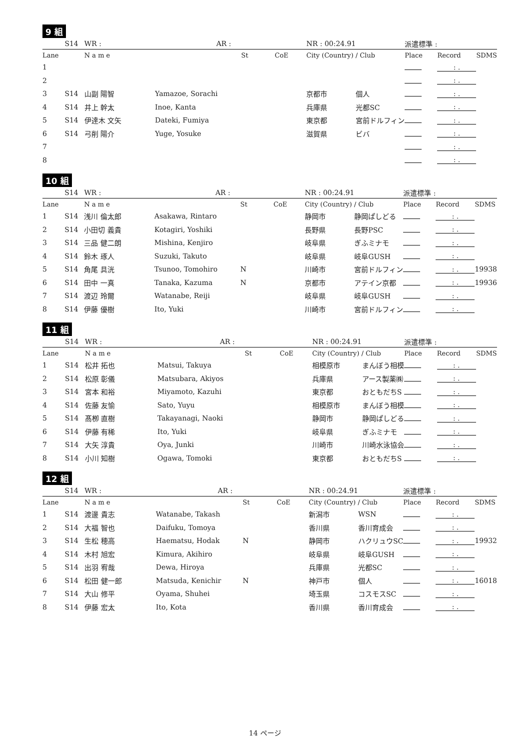9 組
| | S14 | WR : | AR : | | | NR : 00:24.91 | | 派遣標準 : | | |
| Lane | | N a m e | | St | CoE | City (Country) / Club | | Place | Record | SDMS |
| 1 | | | | | | | | | : . | |
| 2 | | | | | | | | | : . | |
| 3 | S14 | 山副 陽智 | Yamazoe, Sorachi | | | 京都市 | 個人 | | : . | |
| 4 | S14 | 井上 幹太 | Inoe, Kanta | | | 兵庫県 | 光都SC | | : . | |
| 5 | S14 | 伊達木 文矢 | Dateki, Fumiya | | | 東京都 | 宮前ドルフィン | | : . | |
| 6 | S14 | 弓削 陽介 | Yuge, Yosuke | | | 滋賀県 | ビバ | | : . | |
| 7 | | | | | | | | | : . | |
| 8 | | | | | | | | | : . | |
10 組
| | S14 | WR : | AR : | | | NR : 00:24.91 | | 派遣標準 : | | |
| Lane | | N a m e | | St | CoE | City (Country) / Club | | Place | Record | SDMS |
| 1 | S14 | 浅川 倫太郎 | Asakawa, Rintaro | | | 静岡市 | 静岡ぱしどる | | : . | |
| 2 | S14 | 小田切 義貴 | Kotagiri, Yoshiki | | | 長野県 | 長野PSC | | : . | |
| 3 | S14 | 三品 健二朗 | Mishina, Kenjiro | | | 岐阜県 | ぎふミナモ | | : . | |
| 4 | S14 | 鈴木 琢人 | Suzuki, Takuto | | | 岐阜県 | 岐阜GUSH | | : . | |
| 5 | S14 | 角尾 具洸 | Tsunoo, Tomohiro | N | | 川崎市 | 宮前ドルフィン | | : . | 19938 |
| 6 | S14 | 田中 一真 | Tanaka, Kazuma | N | | 京都市 | アテイン京都 | | : . | 19936 |
| 7 | S14 | 渡辺 玲爾 | Watanabe, Reiji | | | 岐阜県 | 岐阜GUSH | | : . | |
| 8 | S14 | 伊藤 優樹 | Ito, Yuki | | | 川崎市 | 宮前ドルフィン | | : . | |
11 組
| | S14 | WR : | AR : | | | NR : 00:24.91 | | 派遣標準 : | | |
| Lane | | N a m e | | St | CoE | City (Country) / Club | | Place | Record | SDMS |
| 1 | S14 | 松井 拓也 | Matsui, Takuya | | | 相模原市 | まんぼう相模 | | : . | |
| 2 | S14 | 松原 彰儀 | Matsubara, Akiyos | | | 兵庫県 | アース製薬㈱ | | : . | |
| 3 | S14 | 宮本 和裕 | Miyamoto, Kazuhi | | | 東京都 | おともだちS | | : . | |
| 4 | S14 | 佐藤 友愉 | Sato, Yuyu | | | 相模原市 | まんぼう相模 | | : . | |
| 5 | S14 | 髙栁 直樹 | Takayanagi, Naoki | | | 静岡市 | 静岡ぱしどる | | : . | |
| 6 | S14 | 伊藤 有稀 | Ito, Yuki | | | 岐阜県 | ぎふミナモ | | : . | |
| 7 | S14 | 大矢 淳貴 | Oya, Junki | | | 川崎市 | 川崎水泳協会 | | : . | |
| 8 | S14 | 小川 知樹 | Ogawa, Tomoki | | | 東京都 | おともだちS | | : . | |
12 組
| | S14 | WR : | AR : | | | NR : 00:24.91 | | 派遣標準 : | | |
| Lane | | N a m e | | St | CoE | City (Country) / Club | | Place | Record | SDMS |
| 1 | S14 | 渡邊 貴志 | Watanabe, Takash | | | 新潟市 | WSN | | : . | |
| 2 | S14 | 大福 智也 | Daifuku, Tomoya | | | 香川県 | 香川育成会 | | : . | |
| 3 | S14 | 生松 穂高 | Haematsu, Hodak | N | | 静岡市 | ハクリュウSC | | : . | 19932 |
| 4 | S14 | 木村 旭宏 | Kimura, Akihiro | | | 岐阜県 | 岐阜GUSH | | : . | |
| 5 | S14 | 出羽 宥哉 | Dewa, Hiroya | | | 兵庫県 | 光都SC | | : . | |
| 6 | S14 | 松田 健一郎 | Matsuda, Kenichir | N | | 神戸市 | 個人 | | : . | 16018 |
| 7 | S14 | 大山 修平 | Oyama, Shuhei | | | 埼玉県 | コスモスSC | | : . | |
| 8 | S14 | 伊藤 宏太 | Ito, Kota | | | 香川県 | 香川育成会 | | : . | |
14 ページ